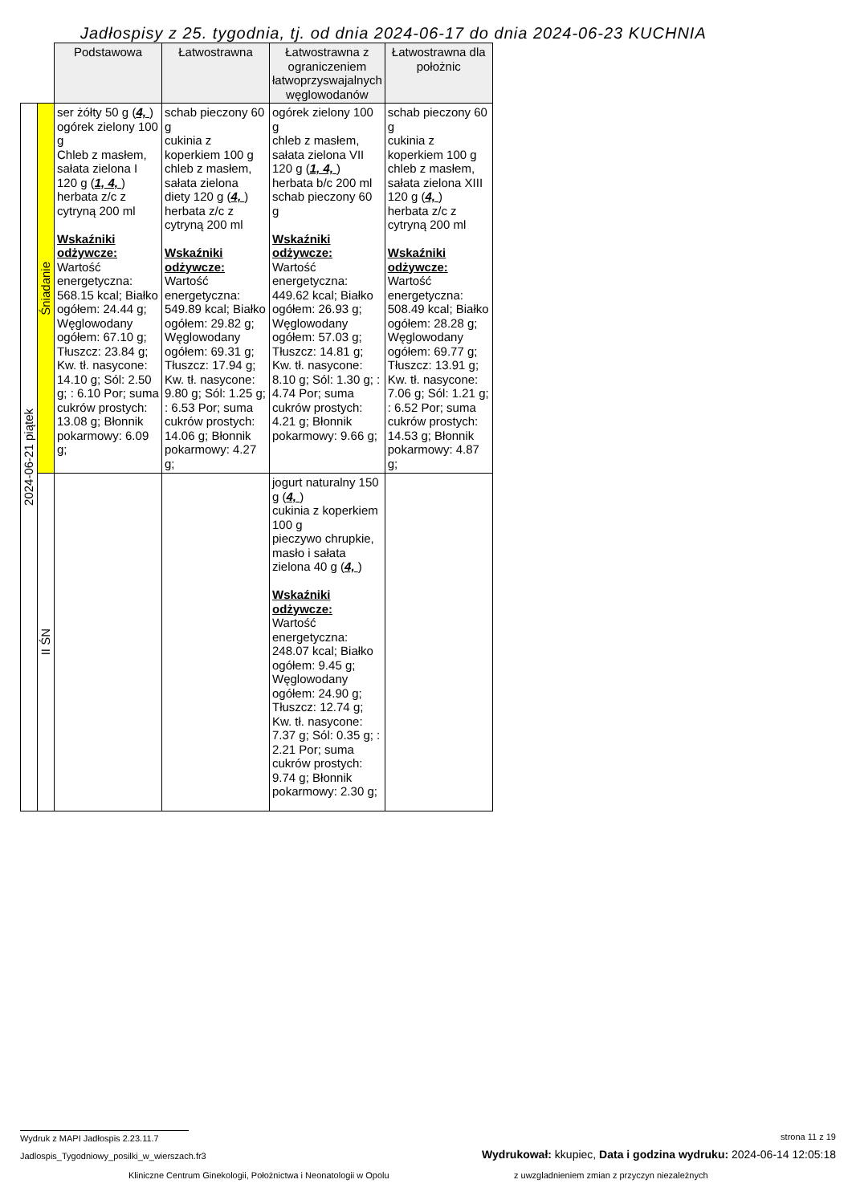Jadłospisy z 25. tygodnia, tj. od dnia 2024-06-17 do dnia 2024-06-23 KUCHNIA
| | | Podstawowa | Łatwostrawna | Łatwostrawna z ograniczeniem łatwoprzyswajalnych węglowodanów | Łatwostrawna dla położnic |
| 2024-06-21 piątek | Śniadanie | ser żółty 50 g ( 4, ) ogórek zielony 100 g Chleb z masłem, sałata zielona I 120 g ( 1, 4, ) herbata z/c z cytryną 200 ml Wskaźniki odżywcze: Wartość energetyczna: 568.15 kcal; Białko ogółem: 24.44 g; Węglowodany ogółem: 67.10 g; Tłuszcz: 23.84 g; Kw. tł. nasycone: 14.10 g; Sól: 2.50 g; : 6.10 Por; suma cukrów prostych: 13.08 g; Błonnik pokarmowy: 6.09 g; | schab pieczony 60 g cukinia z koperkiem 100 g chleb z masłem, sałata zielona diety 120 g ( 4, ) herbata z/c z cytryną 200 ml Wskaźniki odżywcze: Wartość energetyczna: 549.89 kcal; Białko ogółem: 29.82 g; Węglowodany ogółem: 69.31 g; Tłuszcz: 17.94 g; Kw. tł. nasycone: 9.80 g; Sól: 1.25 g; : 6.53 Por; suma cukrów prostych: 14.06 g; Błonnik pokarmowy: 4.27 g; | ogórek zielony 100 g chleb z masłem, sałata zielona VII 120 g ( 1, 4, ) herbata b/c 200 ml schab pieczony 60 g Wskaźniki odżywcze: Wartość energetyczna: 449.62 kcal; Białko ogółem: 26.93 g; Węglowodany ogółem: 57.03 g; Tłuszcz: 14.81 g; Kw. tł. nasycone: 8.10 g; Sól: 1.30 g; : 4.74 Por; suma cukrów prostych: 4.21 g; Błonnik pokarmowy: 9.66 g; | schab pieczony 60 g cukinia z koperkiem 100 g chleb z masłem, sałata zielona XIII 120 g ( 4, ) herbata z/c z cytryną 200 ml Wskaźniki odżywcze: Wartość energetyczna: 508.49 kcal; Białko ogółem: 28.28 g; Węglowodany ogółem: 69.77 g; Tłuszcz: 13.91 g; Kw. tł. nasycone: 7.06 g; Sól: 1.21 g; : 6.52 Por; suma cukrów prostych: 14.53 g; Błonnik pokarmowy: 4.87 g; |
| | II ŚN | | | jogurt naturalny 150 g ( 4, ) cukinia z koperkiem 100 g pieczywo chrupkie, masło i sałata zielona 40 g ( 4, ) Wskaźniki odżywcze: Wartość energetyczna: 248.07 kcal; Białko ogółem: 9.45 g; Węglowodany ogółem: 24.90 g; Tłuszcz: 12.74 g; Kw. tł. nasycone: 7.37 g; Sól: 0.35 g; : 2.21 Por; suma cukrów prostych: 9.74 g; Błonnik pokarmowy: 2.30 g; | |
Wydruk z MAPI Jadłospis 2.23.11.7
strona 11 z 19
Jadlospis_Tygodniowy_posilki_w_wierszach.fr3
Wydrukował: kkupiec, Data i godzina wydruku: 2024-06-14 12:05:18
Kliniczne Centrum Ginekologii, Położnictwa i Neonatologii w Opolu
z uwzgladnieniem zmian z przyczyn niezależnych